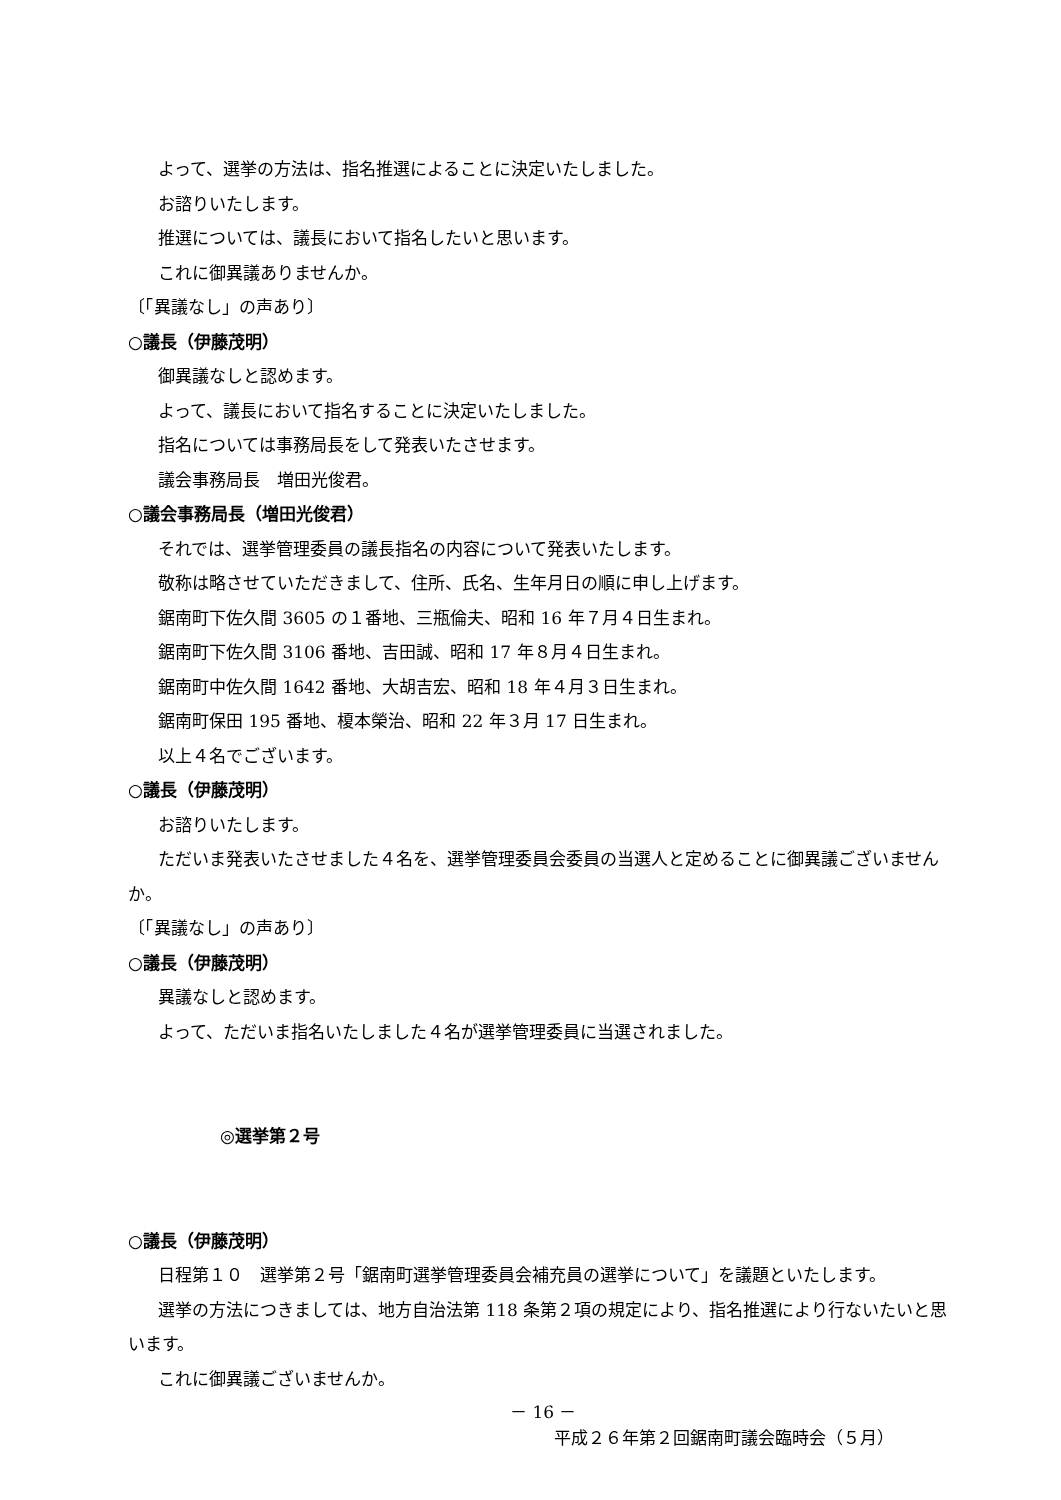よって、選挙の方法は、指名推選によることに決定いたしました。
お諮りいたします。
推選については、議長において指名したいと思います。
これに御異議ありませんか。
〔「異議なし」の声あり〕
○議長（伊藤茂明）
御異議なしと認めます。
よって、議長において指名することに決定いたしました。
指名については事務局長をして発表いたさせます。
議会事務局長　増田光俊君。
○議会事務局長（増田光俊君）
それでは、選挙管理委員の議長指名の内容について発表いたします。
敬称は略させていただきまして、住所、氏名、生年月日の順に申し上げます。
鋸南町下佐久間 3605 の１番地、三瓶倫夫、昭和 16 年７月４日生まれ。
鋸南町下佐久間 3106 番地、吉田誠、昭和 17 年８月４日生まれ。
鋸南町中佐久間 1642 番地、大胡吉宏、昭和 18 年４月３日生まれ。
鋸南町保田 195 番地、榎本榮治、昭和 22 年３月 17 日生まれ。
以上４名でございます。
○議長（伊藤茂明）
お諮りいたします。
ただいま発表いたさせました４名を、選挙管理委員会委員の当選人と定めることに御異議ございませんか。
〔「異議なし」の声あり〕
○議長（伊藤茂明）
異議なしと認めます。
よって、ただいま指名いたしました４名が選挙管理委員に当選されました。
◎選挙第２号
○議長（伊藤茂明）
日程第１０　選挙第２号「鋸南町選挙管理委員会補充員の選挙について」を議題といたします。
選挙の方法につきましては、地方自治法第 118 条第２項の規定により、指名推選により行ないたいと思います。
これに御異議ございませんか。
－ 16 －
平成２６年第２回鋸南町議会臨時会（５月）